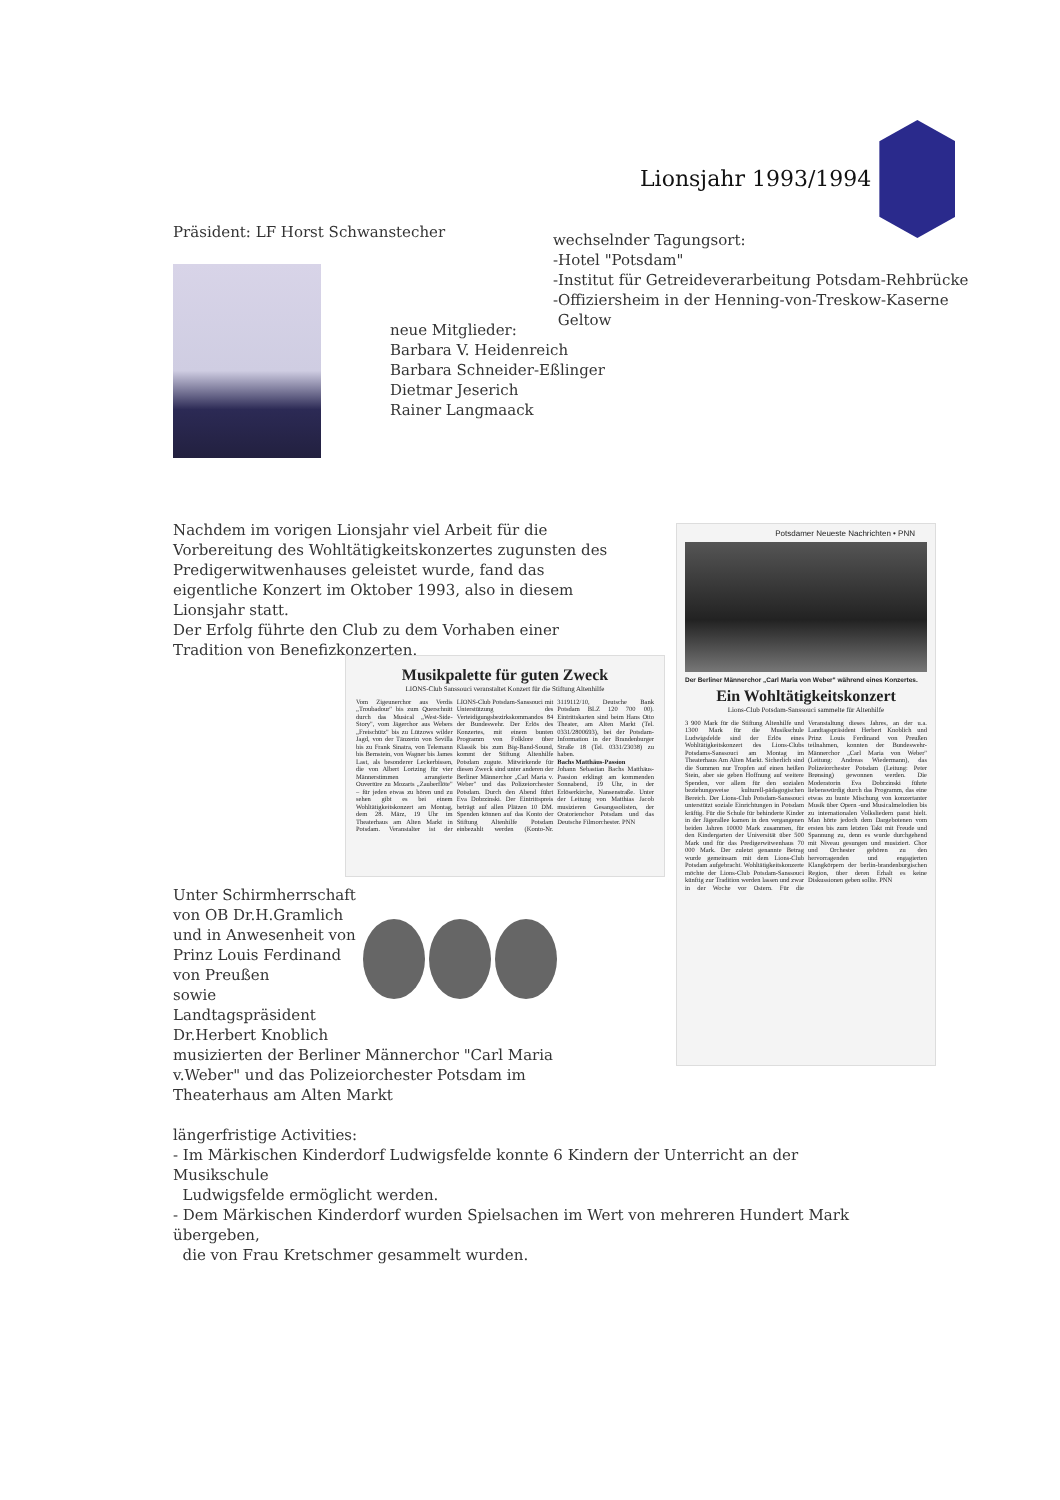Lionsjahr 1993/1994
Präsident: LF Horst Schwanstecher
wechselnder Tagungsort:
-Hotel "Potsdam"
-Institut für Getreideverarbeitung Potsdam-Rehbrücke
-Offiziersheim in der Henning-von-Treskow-Kaserne
Geltow
neue Mitglieder:
Barbara V. Heidenreich
Barbara Schneider-Eßlinger
Dietmar Jeserich
Rainer Langmaack
Nachdem im vorigen Lionsjahr viel Arbeit für die Vorbereitung des Wohltätigkeitskonzertes zugunsten des Predigerwitwenhauses geleistet wurde, fand das eigentliche Konzert im Oktober 1993, also in diesem Lionsjahr statt.
Der Erfolg führte den Club zu dem Vorhaben einer Tradition von Benefizkonzerten.
Musikpalette für guten Zweck
LIONS-Club Sanssouci veranstaltet Konzert für die Stiftung Altenhilfe
Vom Zigeunerchor aus Verdis „Troubadour" bis zum Querschnitt durch das Musical „West-Side-Story", vom Jägerchor aus Webers „Freischütz" bis zu Lützows wilder Jagd, von der Tänzerin von Sevilla bis zu Frank Sinatra, von Telemann bis Bernstein, von Wagner bis James Last, als besonderer Leckerbissen, die von Albert Lortzing für vier Männerstimmen arrangierte Ouvertüre zu Mozarts „Zauberflöte" – für jeden etwas zu hören und zu sehen gibt es bei einem Wohltätigkeitskonzert am Montag, dem 28. März, 19 Uhr im Theaterhaus am Alten Markt in Potsdam. Veranstalter ist der LIONS-Club Potsdam-Sanssouci mit Unterstützung des Verteidigungsbezirkskommandos 84 der Bundeswehr. Der Erlös des Konzertes, mit einem bunten Programm von Folklore über Klassik bis zum Big-Band-Sound, kommt der Stiftung Altenhilfe Potsdam zugute. Mitwirkende für diesen Zweck sind unter anderen der Berliner Männerchor „Carl Maria v. Weber" und das Polizeiorchester Potsdam. Durch den Abend führt Eva Dobrzinski. Der Eintrittspreis beträgt auf allen Plätzen 10 DM. Spenden können auf das Konto der Stiftung Altenhilfe Potsdam einbezahlt werden (Konto-Nr. 3119112/10, Deutsche Bank Potsdam BLZ 120 700 00). Eintrittskarten sind beim Hans Otto Theater, am Alten Markt (Tel. 0331/2800693), bei der Potsdam-Information in der Brandenburger Straße 18 (Tel. 0331/23038) zu haben.
Bachs Matthäus-Passion
Johann Sebastian Bachs Matthäus-Passion erklingt am kommenden Sonnabend, 19 Uhr, in der Erlöserkirche, Nansenstraße. Unter der Leitung von Matthias Jacob musizieren Gesangssolisten, der Oratorienchor Potsdam und das Deutsche Filmorchester. PNN
Potsdamer Neueste Nachrichten • PNN
Der Berliner Männerchor „Carl Maria von Weber" während eines Konzertes.
Ein Wohltätigkeitskonzert
Lions-Club Potsdam-Sanssouci sammelte für Altenhilfe
3 900 Mark für die Stiftung Altenhilfe und 1300 Mark für die Musikschule Ludwigsfelde sind der Erlös eines Wohltätigkeitskonzert des Lions-Clubs Potsdams-Sanssouci am Montag im Theaterhaus Am Alten Markt. Sicherlich sind die Summen nur Tropfen auf einen heißen Stein, aber sie geben Hoffnung auf weitere Spenden, vor allem für den sozialen beziehungsweise kulturell-pädagogischen Bereich. Der Lions-Club Potsdam-Sanssouci unterstützt soziale Einrichtungen in Potsdam kräftig. Für die Schule für behinderte Kinder in der Jägerallee kamen in den vergangenen beiden Jahren 10000 Mark zusammen, für den Kindergarten der Universität über 500 Mark und für das Predigerwitwenhaus 70 000 Mark. Der zuletzt genannte Betrag wurde gemeinsam mit dem Lions-Club Potsdam aufgebracht. Wohltätigkeitskonzerte möchte der Lions-Club Potsdam-Sanssouci künftig zur Tradition werden lassen und zwar in der Woche vor Ostern. Für die Veranstaltung dieses Jahres, an der u.a. Landtagspräsident Herbert Knoblich und Prinz Louis Ferdinand von Preußen teilnahmen, konnten der Bundeswehr-Männerchor „Carl Maria von Weber" (Leitung: Andreas Wiedermann), das Polizeiorchester Potsdam (Leitung: Peter Brønsing) gewonnen werden. Die Moderatorin Eva Dobrzinski führte liebenswürdig durch das Programm, das eine etwas zu bunte Mischung von konzertanter Musik über Opern -und Musicalmelodien bis zu internationalen Volksliedern parat hielt. Man hörte jedoch dem Dargebotenen vom ersten bis zum letzten Takt mit Freude und Spannung zu, denn es wurde durchgehend mit Niveau gesungen und musiziert. Chor und Orchester gehören zu den hervorragenden und engagierten Klangkörpern der berlin-brandenburgischen Region, über deren Erhalt es keine Diskussionen geben sollte. PNN
Unter Schirmherrschaft von OB Dr.H.Gramlich und in Anwesenheit von
Prinz Louis Ferdinand
von Preußen
sowie Landtagspräsident
Dr.Herbert Knoblich
musizierten der Berliner Männerchor "Carl Maria v.Weber" und das Polizeiorchester Potsdam im Theaterhaus am Alten Markt
längerfristige Activities:
- Im Märkischen Kinderdorf Ludwigsfelde konnte 6 Kindern der Unterricht an der Musikschule
Ludwigsfelde ermöglicht werden.
- Dem Märkischen Kinderdorf wurden Spielsachen im Wert von mehreren Hundert Mark übergeben,
die von Frau Kretschmer gesammelt wurden.